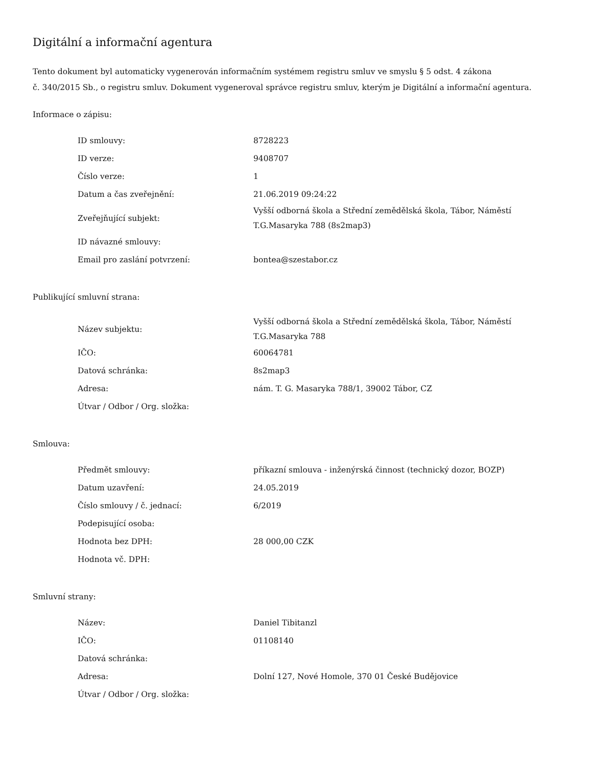Digitální a informační agentura
Tento dokument byl automaticky vygenerován informačním systémem registru smluv ve smyslu § 5 odst. 4 zákona
č. 340/2015 Sb., o registru smluv. Dokument vygeneroval správce registru smluv, kterým je Digitální a informační agentura.
Informace o zápisu:
| ID smlouvy: | 8728223 |
| ID verze: | 9408707 |
| Číslo verze: | 1 |
| Datum a čas zveřejnění: | 21.06.2019 09:24:22 |
| Zveřejňující subjekt: | Vyšší odborná škola a Střední zemědělská škola, Tábor, Náměstí T.G.Masaryka 788 (8s2map3) |
| ID návazné smlouvy: | |
| Email pro zaslání potvrzení: | bontea@szestabor.cz |
Publikující smluvní strana:
| Název subjektu: | Vyšší odborná škola a Střední zemědělská škola, Tábor, Náměstí T.G.Masaryka 788 |
| IČO: | 60064781 |
| Datová schránka: | 8s2map3 |
| Adresa: | nám. T. G. Masaryka 788/1, 39002 Tábor, CZ |
| Útvar / Odbor / Org. složka: | |
Smlouva:
| Předmět smlouvy: | příkazní smlouva - inženýrská činnost (technický dozor, BOZP) |
| Datum uzavření: | 24.05.2019 |
| Číslo smlouvy / č. jednací: | 6/2019 |
| Podepisující osoba: | |
| Hodnota bez DPH: | 28 000,00 CZK |
| Hodnota vč. DPH: | |
Smluvní strany:
| Název: | Daniel Tibitanzl |
| IČO: | 01108140 |
| Datová schránka: | |
| Adresa: | Dolní 127, Nové Homole, 370 01 České Budějovice |
| Útvar / Odbor / Org. složka: | |